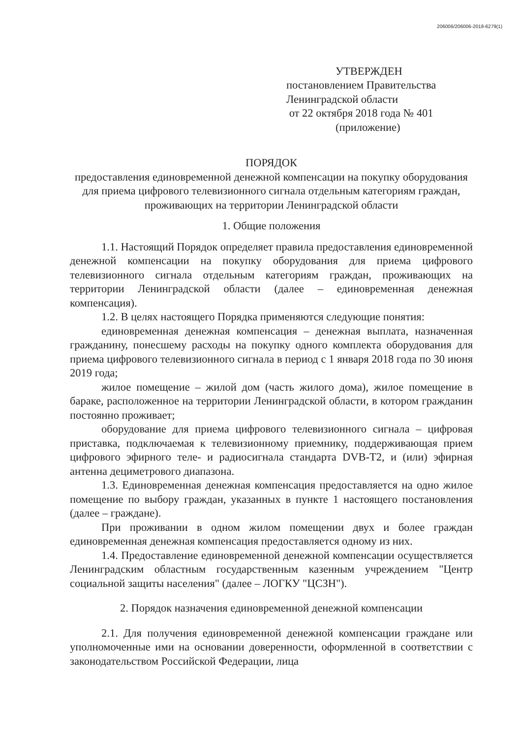206006/206006-2018-6279(1)
УТВЕРЖДЕН
постановлением Правительства
Ленинградской области
от 22 октября 2018 года № 401
(приложение)
ПОРЯДОК
предоставления единовременной денежной компенсации на покупку оборудования для приема цифрового телевизионного сигнала отдельным категориям граждан, проживающих на территории Ленинградской области
1. Общие положения
1.1. Настоящий Порядок определяет правила предоставления единовременной денежной компенсации на покупку оборудования для приема цифрового телевизионного сигнала отдельным категориям граждан, проживающих на территории Ленинградской области (далее – единовременная денежная компенсация).
1.2. В целях настоящего Порядка применяются следующие понятия:
единовременная денежная компенсация – денежная выплата, назначенная гражданину, понесшему расходы на покупку одного комплекта оборудования для приема цифрового телевизионного сигнала в период с 1 января 2018 года по 30 июня 2019 года;
жилое помещение – жилой дом (часть жилого дома), жилое помещение в бараке, расположенное на территории Ленинградской области, в котором гражданин постоянно проживает;
оборудование для приема цифрового телевизионного сигнала – цифровая приставка, подключаемая к телевизионному приемнику, поддерживающая прием цифрового эфирного теле- и радиосигнала стандарта DVB-T2, и (или) эфирная антенна дециметрового диапазона.
1.3. Единовременная денежная компенсация предоставляется на одно жилое помещение по выбору граждан, указанных в пункте 1 настоящего постановления (далее – граждане).
При проживании в одном жилом помещении двух и более граждан единовременная денежная компенсация предоставляется одному из них.
1.4. Предоставление единовременной денежной компенсации осуществляется Ленинградским областным государственным казенным учреждением "Центр социальной защиты населения" (далее – ЛОГКУ "ЦСЗН").
2. Порядок назначения единовременной денежной компенсации
2.1. Для получения единовременной денежной компенсации граждане или уполномоченные ими на основании доверенности, оформленной в соответствии с законодательством Российской Федерации, лица